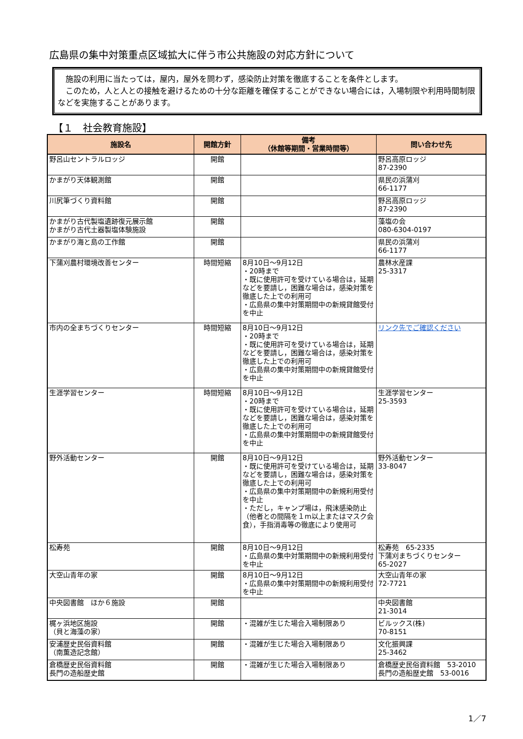広島県の集中対策重点区域拡大に伴う市公共施設の対応方針について
　施設の利用に当たっては，屋内，屋外を問わず，感染防止対策を徹底することを条件とします。
　このため，人と人との接触を避けるための十分な距離を確保することができない場合には，入場制限や利用時間制限などを実施することがあります。
【１　社会教育施設】
| 施設名 | 開館方針 | 備考 （休館等期間・営業時間等） | 問い合わせ先 |
| --- | --- | --- | --- |
| 野呂山セントラルロッジ | 開館 | | 野呂高原ロッジ 87-2390 |
| かまがり天体観測館 | 開館 | | 県民の浜蒲刈 66-1177 |
| 川尻筆づくり資料館 | 開館 | | 野呂高原ロッジ 87-2390 |
| かまがり古代製塩遺跡復元展示館 かまがり古代土器製塩体験施設 | 開館 | | 藻塩の会 080-6304-0197 |
| かまがり海と島の工作館 | 開館 | | 県民の浜蒲刈 66-1177 |
| 下蒲刈農村環境改善センター | 時間短縮 | 8月10日～9月12日 ・20時まで ・既に使用許可を受けている場合は，延期などを要請し，困難な場合は，感染対策を徹底した上での利用可 ・広島県の集中対策期間中の新規貸館受付を中止 | 農林水産課 25-3317 |
| 市内の全まちづくりセンター | 時間短縮 | 8月10日～9月12日 ・20時まで ・既に使用許可を受けている場合は，延期などを要請し，困難な場合は，感染対策を徹底した上での利用可 ・広島県の集中対策期間中の新規貸館受付を中止 | リンク先でご確認ください |
| 生涯学習センター | 時間短縮 | 8月10日～9月12日 ・20時まで ・既に使用許可を受けている場合は，延期などを要請し，困難な場合は，感染対策を徹底した上での利用可 ・広島県の集中対策期間中の新規貸館受付を中止 | 生涯学習センター 25-3593 |
| 野外活動センター | 開館 | 8月10日～9月12日 ・既に使用許可を受けている場合は，延期などを要請し，困難な場合は，感染対策を徹底した上での利用可 ・広島県の集中対策期間中の新規利用受付を中止 ・ただし，キャンプ場は，飛沫感染防止（他者との間隔を１m以上またはマスク会食），手指消毒等の徹底により使用可 | 野外活動センター 33-8047 |
| 松寿苑 | 開館 | 8月10日～9月12日 ・広島県の集中対策期間中の新規利用受付を中止 | 松寿苑 65-2335 下蒲刈まちづくりセンター 65-2027 |
| 大空山青年の家 | 開館 | 8月10日～9月12日 ・広島県の集中対策期間中の新規利用受付を中止 | 大空山青年の家 72-7721 |
| 中央図書館 ほか６施設 | 開館 | | 中央図書館 21-3014 |
| 梶ヶ浜地区施設 （貝と海藻の家） | 開館 | ・混雑が生じた場合入場制限あり | ビルックス(株) 70-8151 |
| 安浦歴史民俗資料館 （南薫造記念館） | 開館 | ・混雑が生じた場合入場制限あり | 文化振興課 25-3462 |
| 倉橋歴史民俗資料館 長門の造船歴史館 | 開館 | ・混雑が生じた場合入場制限あり | 倉橋歴史民俗資料館 53-2010 長門の造船歴史館 53-0016 |
1／7